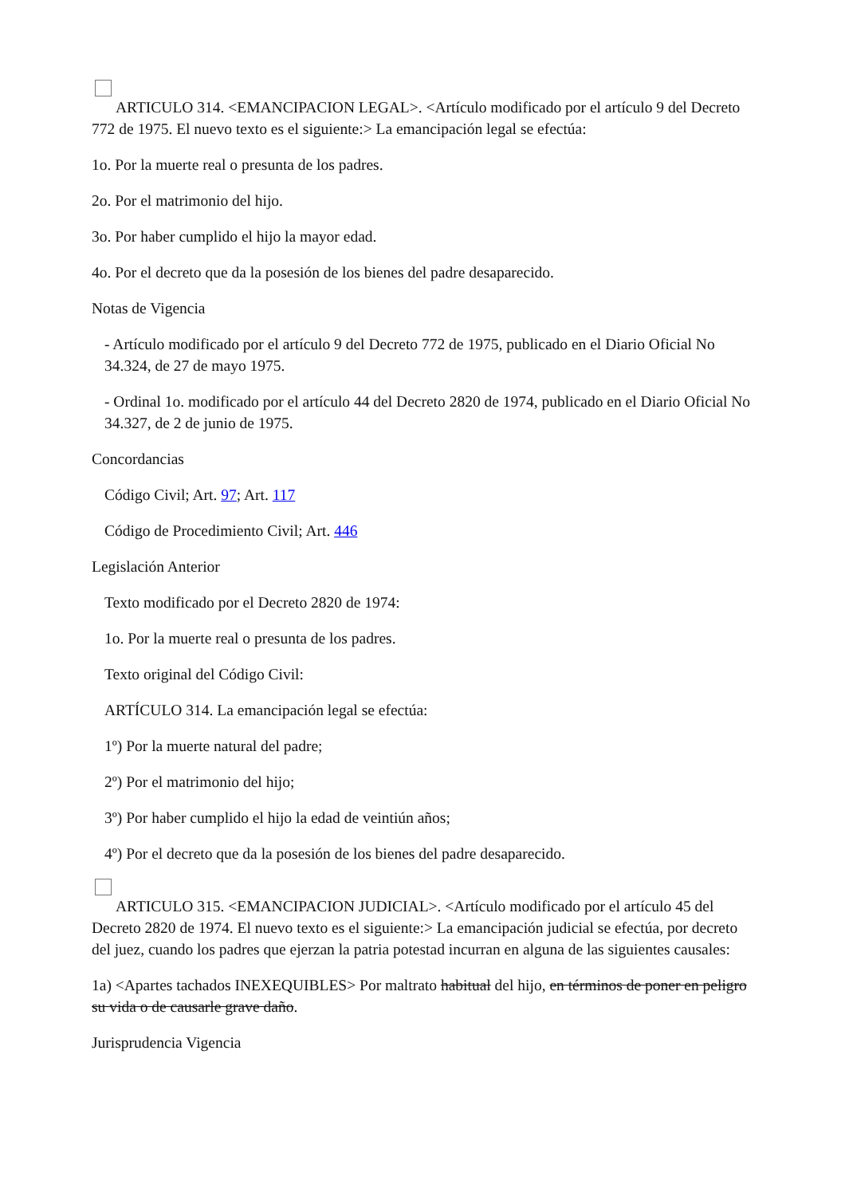ARTICULO 314. <EMANCIPACION LEGAL>. <Artículo modificado por el artículo 9 del Decreto 772 de 1975. El nuevo texto es el siguiente:> La emancipación legal se efectúa:
1o. Por la muerte real o presunta de los padres.
2o. Por el matrimonio del hijo.
3o. Por haber cumplido el hijo la mayor edad.
4o. Por el decreto que da la posesión de los bienes del padre desaparecido.
Notas de Vigencia
- Artículo modificado por el artículo 9 del Decreto 772 de 1975, publicado en el Diario Oficial No 34.324, de 27 de mayo 1975.
- Ordinal 1o. modificado por el artículo 44 del Decreto 2820 de 1974, publicado en el Diario Oficial No 34.327, de 2 de junio de 1975.
Concordancias
Código Civil; Art. 97; Art. 117
Código de Procedimiento Civil; Art. 446
Legislación Anterior
Texto modificado por el Decreto 2820 de 1974:
1o. Por la muerte real o presunta de los padres.
Texto original del Código Civil:
ARTÍCULO 314. La emancipación legal se efectúa:
1º) Por la muerte natural del padre;
2º) Por el matrimonio del hijo;
3º) Por haber cumplido el hijo la edad de veintiún años;
4º) Por el decreto que da la posesión de los bienes del padre desaparecido.
ARTICULO 315. <EMANCIPACION JUDICIAL>. <Artículo modificado por el artículo 45 del Decreto 2820 de 1974. El nuevo texto es el siguiente:> La emancipación judicial se efectúa, por decreto del juez, cuando los padres que ejerzan la patria potestad incurran en alguna de las siguientes causales:
1a) <Apartes tachados INEXEQUIBLES> Por maltrato habitual del hijo, en términos de poner en peligro su vida o de causarle grave daño.
Jurisprudencia Vigencia